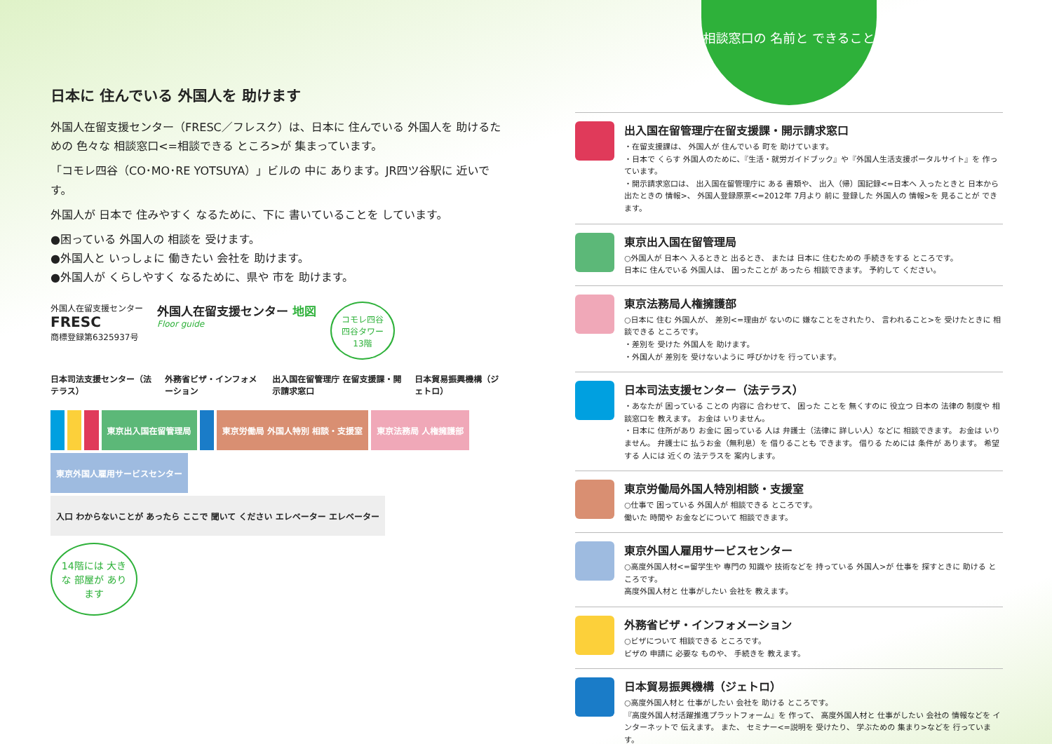日本に 住んでいる 外国人を 助けます
外国人在留支援センター（FRESC／フレスク）は、日本に 住んでいる 外国人を 助けるための 色々な 相談窓口<=相談できる ところ>が 集まっています。
「コモレ四谷（CO･MO･RE YOTSUYA）」ビルの 中に あります。JR四ツ谷駅に 近いです。
外国人が 日本で 住みやすく なるために、下に 書いていることを しています。
●困っている 外国人の 相談を 受けます。
●外国人と いっしょに 働きたい 会社を 助けます。
●外国人が くらしやすく なるために、県や 市を 助けます。
外国人在留支援センター
FRESC
商標登録第6325937号
外国人在留支援センター 地図
Floor guide
コモレ四谷
四谷タワー
13階
日本司法支援センター（法テラス） 外務省ビザ・インフォメーション 出入国在留管理庁 在留支援課・開示請求窓口 日本貿易振興機構（ジェトロ）
東京出入国在留管理局
東京労働局 外国人特別 相談・支援室
東京法務局 人権擁護部
東京外国人雇用サービスセンター
入口 わからないことが あったら ここで 聞いて ください エレベーター エレベーター
14階には 大きな 部屋が あります
相談窓口の 名前と できること
出入国在留管理庁在留支援課・開示請求窓口
・在留支援課は、 外国人が 住んでいる 町を 助けています。
・日本で くらす 外国人のために、『生活・就労ガイドブック』や『外国人生活支援ポータルサイト』を 作っています。
・開示請求窓口は、 出入国在留管理庁に ある 書類や、 出入（帰）国記録<=日本へ 入ったときと 日本から 出たときの 情報>、 外国人登録原票<=2012年 7月より 前に 登録した 外国人の 情報>を 見ることが できます。
東京出入国在留管理局
○外国人が 日本へ 入るときと 出るとき、 または 日本に 住むための 手続きをする ところです。
日本に 住んでいる 外国人は、 困ったことが あったら 相談できます。 予約して ください。
東京法務局人権擁護部
○日本に 住む 外国人が、 差別<=理由が ないのに 嫌なことをされたり、 言われること>を 受けたときに 相談できる ところです。
・差別を 受けた 外国人を 助けます。
・外国人が 差別を 受けないように 呼びかけを 行っています。
日本司法支援センター（法テラス）
・あなたが 困っている ことの 内容に 合わせて、 困った ことを 無くすのに 役立つ 日本の 法律の 制度や 相談窓口を 教えます。 お金は いりません。
・日本に 住所があり お金に 困っている 人は 弁護士（法律に 詳しい人）などに 相談できます。 お金は いりません。 弁護士に 払うお金（無利息）を 借りることも できます。 借りる ためには 条件が あります。 希望する 人には 近くの 法テラスを 案内します。
東京労働局外国人特別相談・支援室
○仕事で 困っている 外国人が 相談できる ところです。
働いた 時間や お金などについて 相談できます。
東京外国人雇用サービスセンター
○高度外国人材<=留学生や 専門の 知識や 技術などを 持っている 外国人>が 仕事を 探すときに 助ける ところです。
高度外国人材と 仕事がしたい 会社を 教えます。
外務省ビザ・インフォメーション
○ビザについて 相談できる ところです。
ビザの 申請に 必要な ものや、 手続きを 教えます。
日本貿易振興機構（ジェトロ）
○高度外国人材と 仕事がしたい 会社を 助ける ところです。
『高度外国人材活躍推進プラットフォーム』を 作って、 高度外国人材と 仕事がしたい 会社の 情報などを インターネットで 伝えます。 また、 セミナー<=説明を 受けたり、 学ぶための 集まり>などを 行っています。